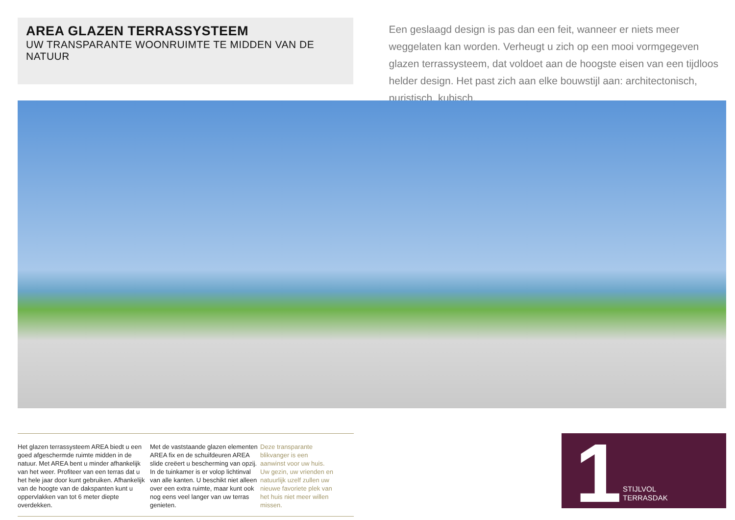AREA GLAZEN TERRASSYSTEEM
UW TRANSPARANTE WOONRUIMTE TE MIDDEN VAN DE NATUUR
Een geslaagd design is pas dan een feit, wanneer er niets meer weggelaten kan worden. Verheugt u zich op een mooi vormgegeven glazen terrassysteem, dat voldoet aan de hoogste eisen van een tijdloos helder design. Het past zich aan elke bouwstijl aan: architectonisch, puristisch, kubisch.
Het glazen terrassysteem AREA biedt u een goed afgeschermde ruimte midden in de natuur. Met AREA bent u minder afhankelijk van het weer. Profiteer van een terras dat u het hele jaar door kunt gebruiken. Afhankelijk van de hoogte van de dakspanten kunt u oppervlakken van tot 6 meter diepte overdekken.
Met de vaststaande glazen elementen AREA fix en de schuifdeuren AREA slide creëert u bescherming van opzij. In de tuinkamer is er volop lichtinval van alle kanten. U beschikt niet alleen over een extra ruimte, maar kunt ook nog eens veel langer van uw terras genieten.
Deze transparante blikvanger is een aanwinst voor uw huis. Uw gezin, uw vrienden en natuurlijk uzelf zullen uw nieuwe favoriete plek van het huis niet meer willen missen.
1
STIJLVOL
TERRASDAK